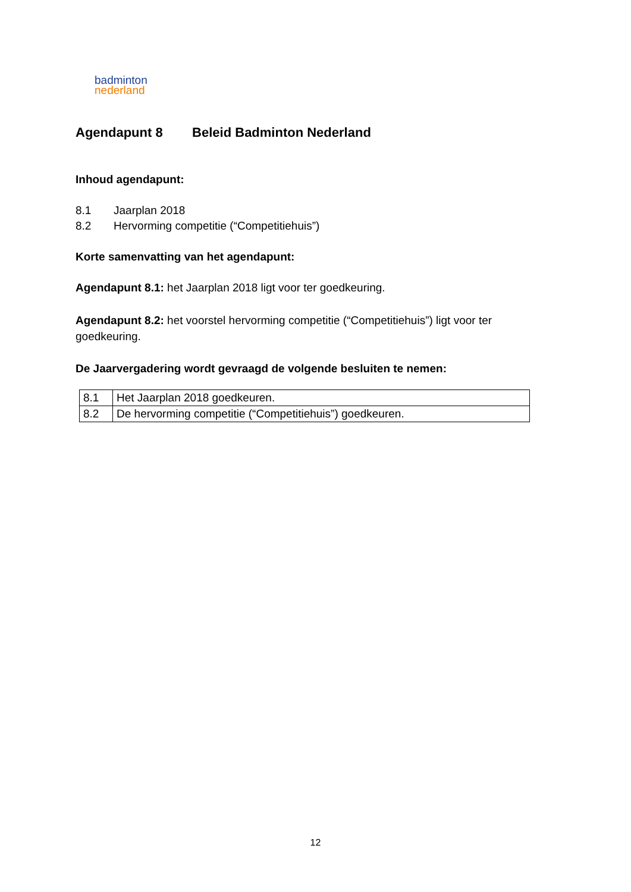badminton
nederland
Agendapunt 8 Beleid Badminton Nederland
Inhoud agendapunt:
8.1 Jaarplan 2018
8.2 Hervorming competitie (“Competitiehuis”)
Korte samenvatting van het agendapunt:
Agendapunt 8.1: het Jaarplan 2018 ligt voor ter goedkeuring.
Agendapunt 8.2: het voorstel hervorming competitie (“Competitiehuis”) ligt voor ter goedkeuring.
De Jaarvergadering wordt gevraagd de volgende besluiten te nemen:
| 8.1 | Het Jaarplan 2018 goedkeuren. |
| 8.2 | De hervorming competitie (“Competitiehuis”) goedkeuren. |
12